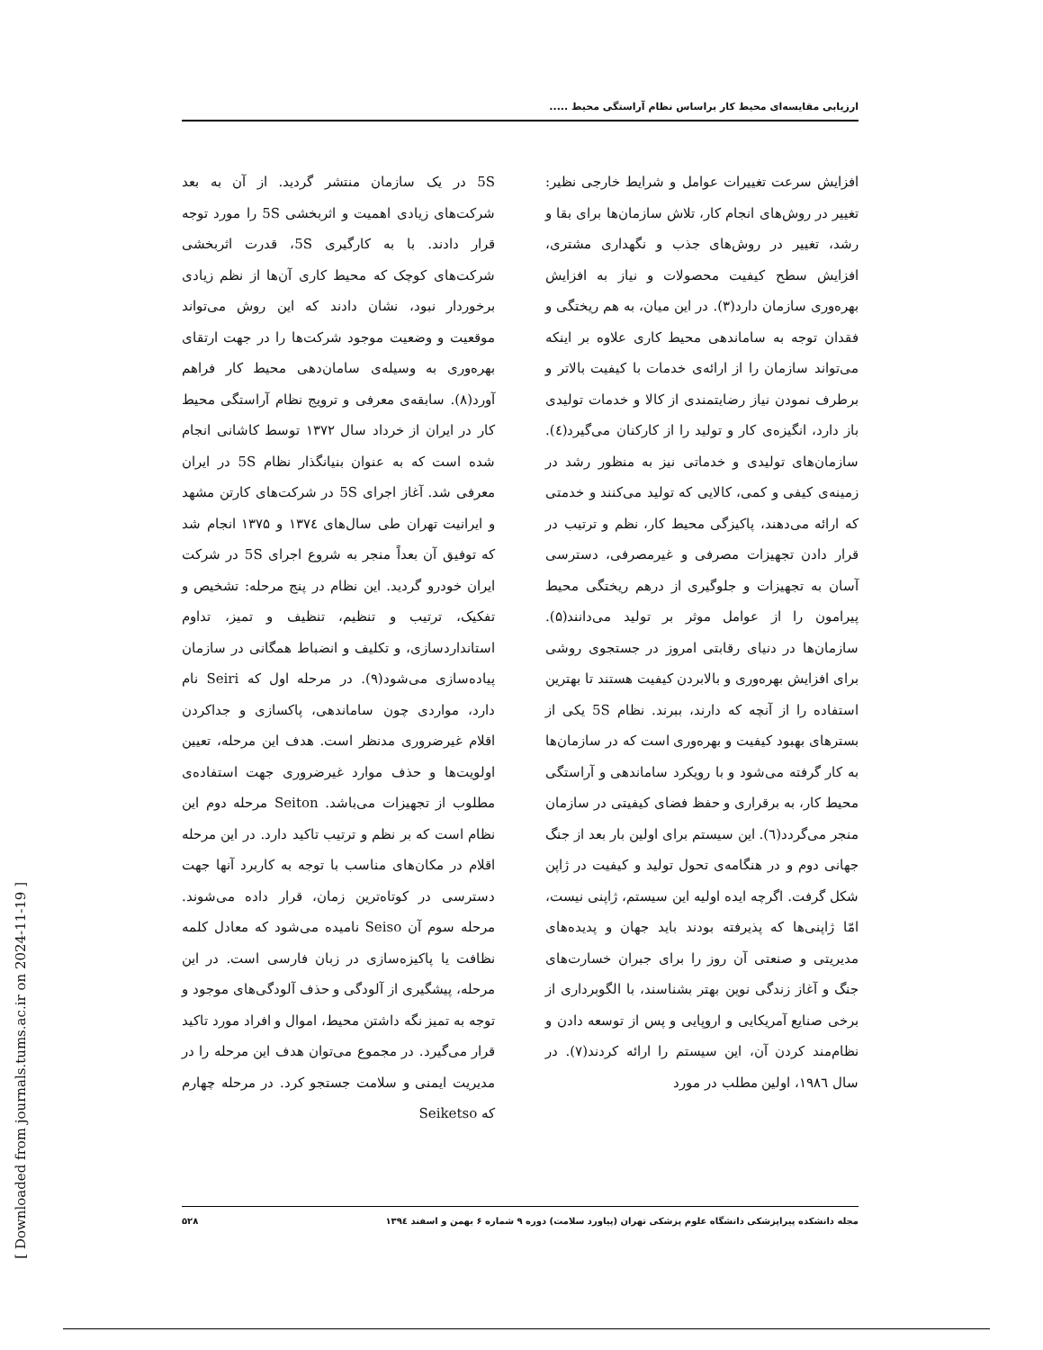ارزیابی مقایسه‌ای محیط کار براساس نظام آراستگی محیط .....
افزایش سرعت تغییرات عوامل و شرایط خارجی نظیر: تغییر در روش‌های انجام کار، تلاش سازمان‌ها برای بقا و رشد، تغییر در روش‌های جذب و نگهداری مشتری، افزایش سطح کیفیت محصولات و نیاز به افزایش بهره‌وری سازمان دارد(۳). در این میان، به هم ریختگی و فقدان توجه به ساماندهی محیط کاری علاوه بر اینکه می‌تواند سازمان را از ارائه‌ی خدمات با کیفیت بالاتر و برطرف نمودن نیاز رضایتمندی از کالا و خدمات تولیدی باز دارد، انگیزه‌ی کار و تولید را از کارکنان می‌گیرد(٤). سازمان‌های تولیدی و خدماتی نیز به منظور رشد در زمینه‌ی کیفی و کمی، کالایی که تولید می‌کنند و خدمتی که ارائه می‌دهند، پاکیزگی محیط کار، نظم و ترتیب در قرار دادن تجهیزات مصرفی و غیرمصرفی، دسترسی آسان به تجهیزات و جلوگیری از درهم ریختگی محیط پیرامون را از عوامل موثر بر تولید می‌دانند(۵). سازمان‌ها در دنیای رقابتی امروز در جستجوی روشی برای افزایش بهره‌وری و بالابردن کیفیت هستند تا بهترین استفاده را از آنچه که دارند، ببرند. نظام 5S یکی از بسترهای بهبود کیفیت و بهره‌وری است که در سازمان‌ها به کار گرفته می‌شود و با رویکرد ساماندهی و آراستگی محیط کار، به برقراری و حفظ فضای کیفیتی در سازمان منجر می‌گردد(٦). این سیستم برای اولین بار بعد از جنگ جهانی دوم و در هنگامه‌ی تحول تولید و کیفیت در ژاپن شکل گرفت. اگرچه ایده اولیه این سیستم، ژاپنی نیست، امّا ژاپنی‌ها که پذیرفته بودند باید جهان و پدیده‌های مدیریتی و صنعتی آن روز را برای جبران خسارت‌های جنگ و آغاز زندگی نوین بهتر بشناسند، با الگوبرداری از برخی صنایع آمریکایی و اروپایی و پس از توسعه دادن و نظام‌مند کردن آن، این سیستم را ارائه کردند(۷). در سال ۱۹۸٦، اولین مطلب در مورد
5S در یک سازمان منتشر گردید. از آن به بعد شرکت‌های زیادی اهمیت و اثربخشی 5S را مورد توجه قرار دادند. با به کارگیری 5S، قدرت اثربخشی شرکت‌های کوچک که محیط کاری آن‌ها از نظم زیادی برخوردار نبود، نشان دادند که این روش می‌تواند موقعیت و وضعیت موجود شرکت‌ها را در جهت ارتقای بهره‌وری به وسیله‌ی سامان‌دهی محیط کار فراهم آورد(۸). سابقه‌ی معرفی و ترویج نظام آراستگی محیط کار در ایران از خرداد سال ۱۳۷۲ توسط کاشانی انجام شده است که به عنوان بنیانگذار نظام 5S در ایران معرفی شد. آغاز اجرای 5S در شرکت‌های کارتن مشهد و ایرانیت تهران طی سال‌های ۱۳۷٤ و ۱۳۷۵ انجام شد که توفیق آن بعداً منجر به شروع اجرای 5S در شرکت ایران خودرو گردید. این نظام در پنج مرحله: تشخیص و تفکیک، ترتیب و تنظیم، تنظیف و تمیز، تداوم استانداردسازی، و تکلیف و انضباط همگانی در سازمان پیاده‌سازی می‌شود(۹). در مرحله اول که Seiri نام دارد، مواردی چون ساماندهی، پاکسازی و جداکردن اقلام غیرضروری مدنظر است. هدف این مرحله، تعیین اولویت‌ها و حذف موارد غیرضروری جهت استفاده‌ی مطلوب از تجهیزات می‌باشد. Seiton مرحله دوم این نظام است که بر نظم و ترتیب تاکید دارد. در این مرحله اقلام در مکان‌های مناسب با توجه به کاربرد آنها جهت دسترسی در کوتاه‌ترین زمان، قرار داده می‌شوند. مرحله سوم آن Seiso نامیده می‌شود که معادل کلمه نظافت یا پاکیزه‌سازی در زبان فارسی است. در این مرحله، پیشگیری از آلودگی و حذف آلودگی‌های موجود و توجه به تمیز نگه داشتن محیط، اموال و افراد مورد تاکید قرار می‌گیرد. در مجموع می‌توان هدف این مرحله را در مدیریت ایمنی و سلامت جستجو کرد. در مرحله چهارم که Seiketso
مجله دانشکده پیراپزشکی دانشگاه علوم پزشکی تهران (پیاورد سلامت) دوره ۹ شماره ۶ بهمن و اسفند ۱۳۹٤ ۵۲۸
[ Downloaded from journals.tums.ac.ir on 2024-11-19 ]